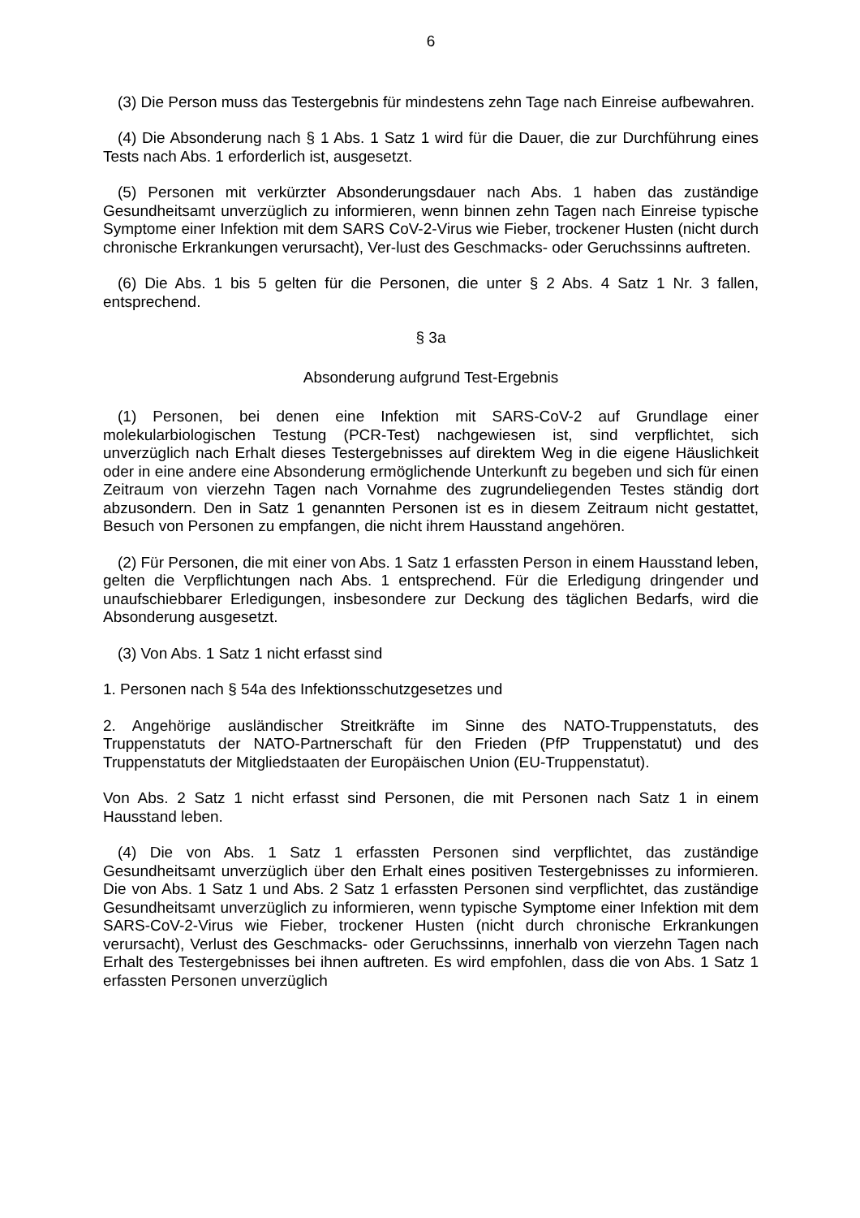6
(3) Die Person muss das Testergebnis für mindestens zehn Tage nach Einreise aufbewahren.
(4) Die Absonderung nach § 1 Abs. 1 Satz 1 wird für die Dauer, die zur Durchführung eines Tests nach Abs. 1 erforderlich ist, ausgesetzt.
(5) Personen mit verkürzter Absonderungsdauer nach Abs. 1 haben das zuständige Gesundheitsamt unverzüglich zu informieren, wenn binnen zehn Tagen nach Einreise typische Symptome einer Infektion mit dem SARS CoV-2-Virus wie Fieber, trockener Husten (nicht durch chronische Erkrankungen verursacht), Ver-lust des Geschmacks- oder Geruchssinns auftreten.
(6) Die Abs. 1 bis 5 gelten für die Personen, die unter § 2 Abs. 4 Satz 1 Nr. 3 fallen, entsprechend.
§ 3a
Absonderung aufgrund Test-Ergebnis
(1) Personen, bei denen eine Infektion mit SARS-CoV-2 auf Grundlage einer molekularbiologischen Testung (PCR-Test) nachgewiesen ist, sind verpflichtet, sich unverzüglich nach Erhalt dieses Testergebnisses auf direktem Weg in die eigene Häuslichkeit oder in eine andere eine Absonderung ermöglichende Unterkunft zu begeben und sich für einen Zeitraum von vierzehn Tagen nach Vornahme des zugrundeliegenden Testes ständig dort abzusondern. Den in Satz 1 genannten Personen ist es in diesem Zeitraum nicht gestattet, Besuch von Personen zu empfangen, die nicht ihrem Hausstand angehören.
(2) Für Personen, die mit einer von Abs. 1 Satz 1 erfassten Person in einem Hausstand leben, gelten die Verpflichtungen nach Abs. 1 entsprechend. Für die Erledigung dringender und unaufschiebbarer Erledigungen, insbesondere zur Deckung des täglichen Bedarfs, wird die Absonderung ausgesetzt.
(3) Von Abs. 1 Satz 1 nicht erfasst sind
1. Personen nach § 54a des Infektionsschutzgesetzes und
2. Angehörige ausländischer Streitkräfte im Sinne des NATO-Truppenstatuts, des Truppenstatuts der NATO-Partnerschaft für den Frieden (PfP Truppenstatut) und des Truppenstatuts der Mitgliedstaaten der Europäischen Union (EU-Truppenstatut).
Von Abs. 2 Satz 1 nicht erfasst sind Personen, die mit Personen nach Satz 1 in einem Hausstand leben.
(4) Die von Abs. 1 Satz 1 erfassten Personen sind verpflichtet, das zuständige Gesundheitsamt unverzüglich über den Erhalt eines positiven Testergebnisses zu informieren. Die von Abs. 1 Satz 1 und Abs. 2 Satz 1 erfassten Personen sind verpflichtet, das zuständige Gesundheitsamt unverzüglich zu informieren, wenn typische Symptome einer Infektion mit dem SARS-CoV-2-Virus wie Fieber, trockener Husten (nicht durch chronische Erkrankungen verursacht), Verlust des Geschmacks- oder Geruchssinns, innerhalb von vierzehn Tagen nach Erhalt des Testergebnisses bei ihnen auftreten. Es wird empfohlen, dass die von Abs. 1 Satz 1 erfassten Personen unverzüglich